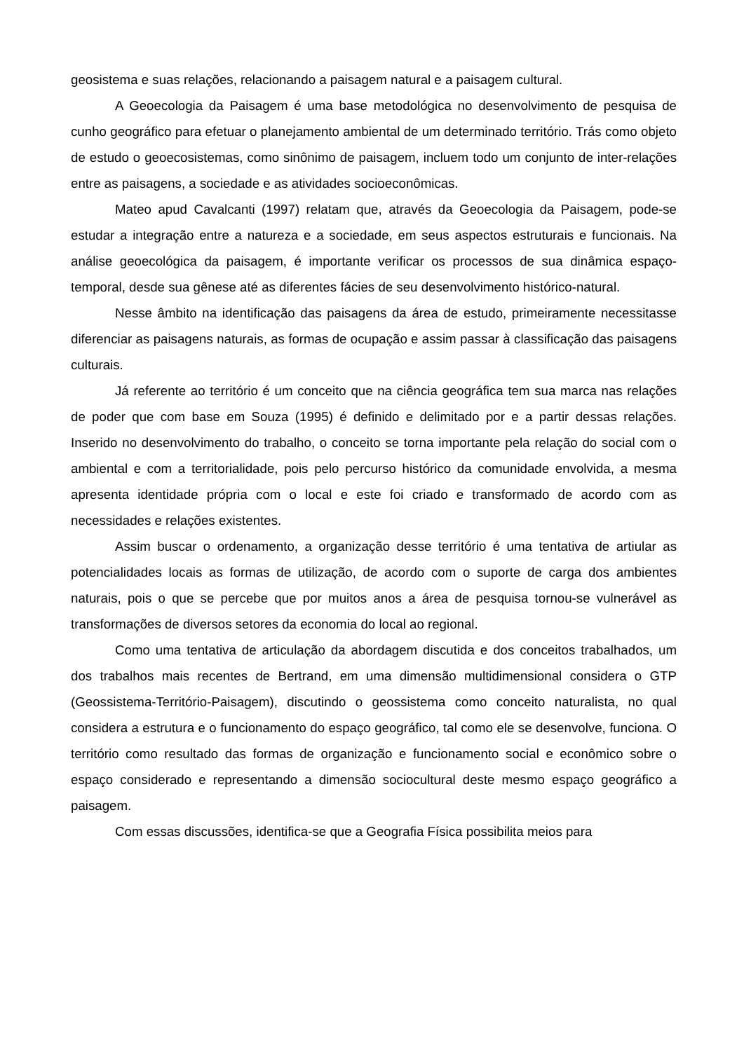geosistema e suas relações, relacionando a paisagem natural e a paisagem cultural.
A Geoecologia da Paisagem é uma base metodológica no desenvolvimento de pesquisa de cunho geográfico para efetuar o planejamento ambiental de um determinado território. Trás como objeto de estudo o geoecosistemas, como sinônimo de paisagem, incluem todo um conjunto de inter-relações entre as paisagens, a sociedade e as atividades socioeconômicas.
Mateo apud Cavalcanti (1997) relatam que, através da Geoecologia da Paisagem, pode-se estudar a integração entre a natureza e a sociedade, em seus aspectos estruturais e funcionais. Na análise geoecológica da paisagem, é importante verificar os processos de sua dinâmica espaço-temporal, desde sua gênese até as diferentes fácies de seu desenvolvimento histórico-natural.
Nesse âmbito na identificação das paisagens da área de estudo, primeiramente necessitasse diferenciar as paisagens naturais, as formas de ocupação e assim passar à classificação das paisagens culturais.
Já referente ao território é um conceito que na ciência geográfica tem sua marca nas relações de poder que com base em Souza (1995) é definido e delimitado por e a partir dessas relações. Inserido no desenvolvimento do trabalho, o conceito se torna importante pela relação do social com o ambiental e com a territorialidade, pois pelo percurso histórico da comunidade envolvida, a mesma apresenta identidade própria com o local e este foi criado e transformado de acordo com as necessidades e relações existentes.
Assim buscar o ordenamento, a organização desse território é uma tentativa de artiular as potencialidades locais as formas de utilização, de acordo com o suporte de carga dos ambientes naturais, pois o que se percebe que por muitos anos a área de pesquisa tornou-se vulnerável as transformações de diversos setores da economia do local ao regional.
Como uma tentativa de articulação da abordagem discutida e dos conceitos trabalhados, um dos trabalhos mais recentes de Bertrand, em uma dimensão multidimensional considera o GTP (Geossistema-Território-Paisagem), discutindo o geossistema como conceito naturalista, no qual considera a estrutura e o funcionamento do espaço geográfico, tal como ele se desenvolve, funciona. O território como resultado das formas de organização e funcionamento social e econômico sobre o espaço considerado e representando a dimensão sociocultural deste mesmo espaço geográfico a paisagem.
Com essas discussões, identifica-se que a Geografia Física possibilita meios para